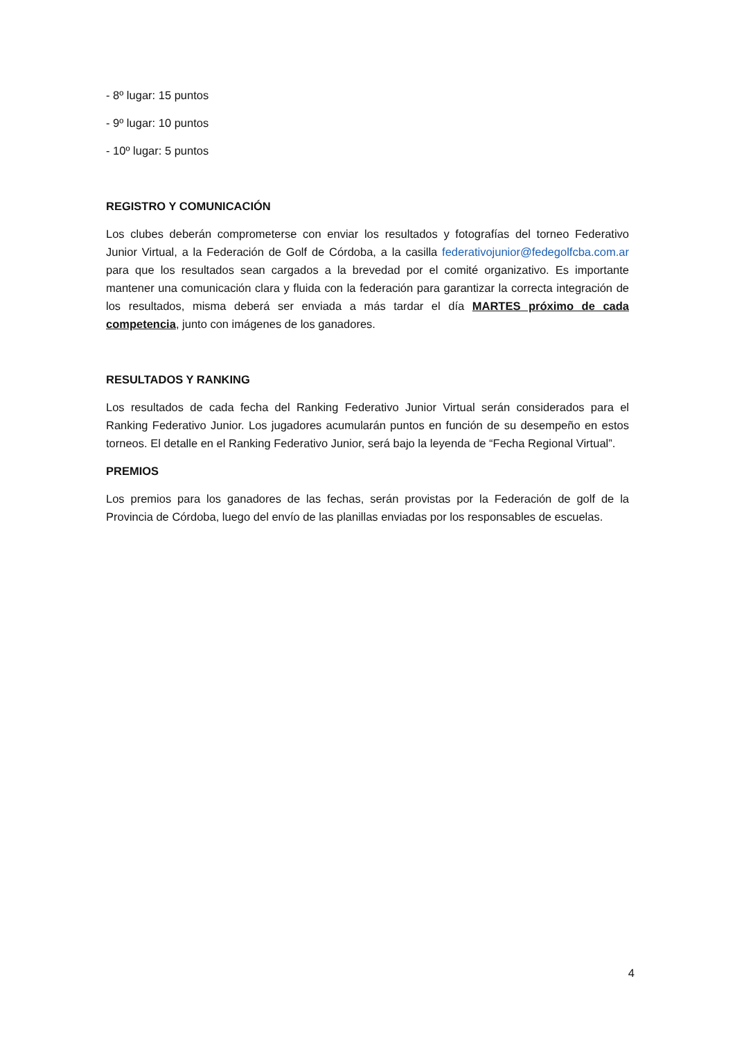- 8º lugar: 15 puntos
- 9º lugar: 10 puntos
- 10º lugar: 5 puntos
REGISTRO Y COMUNICACIÓN
Los clubes deberán comprometerse con enviar los resultados y fotografías del torneo Federativo Junior Virtual, a la Federación de Golf de Córdoba, a la casilla federativojunior@fedegolfcba.com.ar para que los resultados sean cargados a la brevedad por el comité organizativo. Es importante mantener una comunicación clara y fluida con la federación para garantizar la correcta integración de los resultados, misma deberá ser enviada a más tardar el día MARTES próximo de cada competencia, junto con imágenes de los ganadores.
RESULTADOS Y RANKING
Los resultados de cada fecha del Ranking Federativo Junior Virtual serán considerados para el Ranking Federativo Junior. Los jugadores acumularán puntos en función de su desempeño en estos torneos. El detalle en el Ranking Federativo Junior, será bajo la leyenda de “Fecha Regional Virtual”.
PREMIOS
Los premios para los ganadores de las fechas, serán provistas por la Federación de golf de la Provincia de Córdoba, luego del envío de las planillas enviadas por los responsables de escuelas.
4